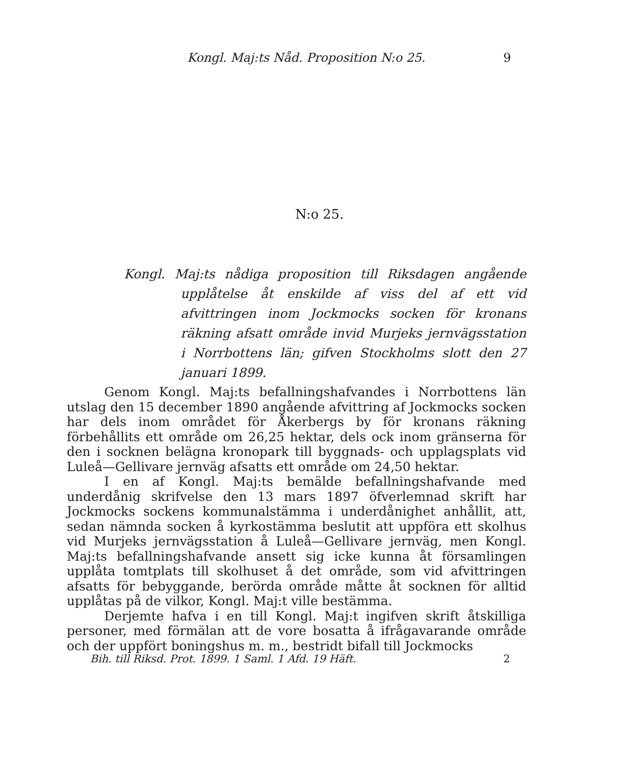Kongl. Maj:ts Nåd. Proposition N:o 25. 9
N:o 25.
Kongl. Maj:ts nådiga proposition till Riksdagen angående upplåtelse åt enskilde af viss del af ett vid afvittringen inom Jockmocks socken för kronans räkning afsatt område invid Murjeks jernvägsstation i Norrbottens län; gifven Stockholms slott den 27 januari 1899.
Genom Kongl. Maj:ts befallningshafvandes i Norrbottens län utslag den 15 december 1890 angående afvittring af Jockmocks socken har dels inom området för Åkerbergs by för kronans räkning förbehållits ett område om 26,25 hektar, dels ock inom gränserna för den i socknen belägna kronopark till byggnads- och upplagsplats vid Luleå—Gellivare jernväg afsatts ett område om 24,50 hektar.
I en af Kongl. Maj:ts bemälde befallningshafvande med underdånig skrifvelse den 13 mars 1897 öfverlemnad skrift har Jockmocks sockens kommunalstämma i underdånighet anhållit, att, sedan nämnda socken å kyrkostämma beslutit att uppföra ett skolhus vid Murjeks jernvägsstation å Luleå—Gellivare jernväg, men Kongl. Maj:ts befallningshafvande ansett sig icke kunna åt församlingen upplåta tomtplats till skolhuset å det område, som vid afvittringen afsatts för bebyggande, berörda område måtte åt socknen för alltid upplåtas på de vilkor, Kongl. Maj:t ville bestämma.
Derjemte hafva i en till Kongl. Maj:t ingifven skrift åtskilliga personer, med förmälan att de vore bosatta å ifrågavarande område och der uppfört boningshus m. m., bestridt bifall till Jockmocks
Bih. till Riksd. Prot. 1899. 1 Saml. 1 Afd. 19 Häft. 2